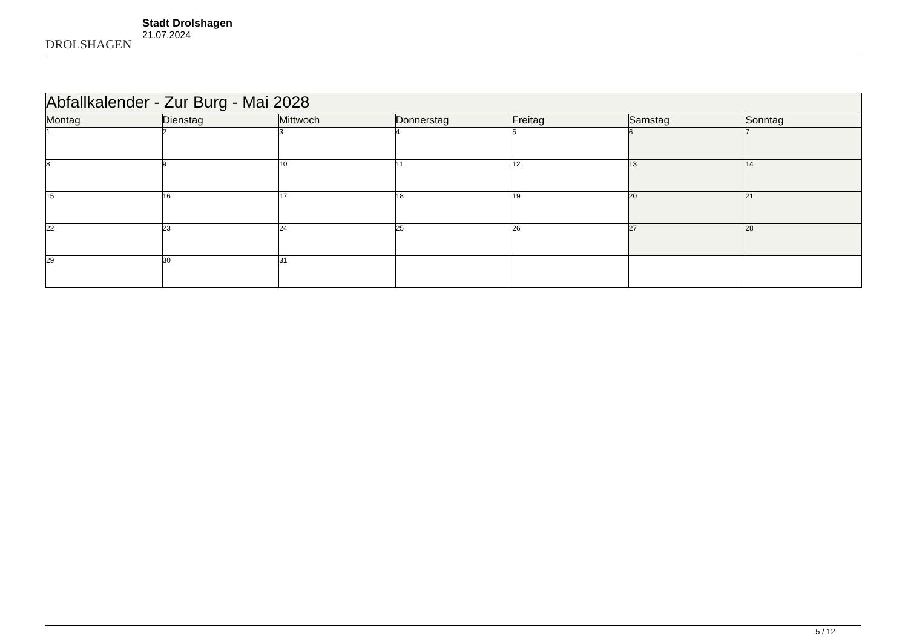DROLSHAGEN
Stadt Drolshagen
21.07.2024
| Abfallkalender - Zur Burg - Mai 2028 | | | | | | |
| Montag | Dienstag | Mittwoch | Donnerstag | Freitag | Samstag | Sonntag |
| 1 | 2 | 3 | 4 | 5 | 6 | 7 |
| 8 | 9 | 10 | 11 | 12 | 13 | 14 |
| 15 | 16 | 17 | 18 | 19 | 20 | 21 |
| 22 | 23 | 24 | 25 | 26 | 27 | 28 |
| 29 | 30 | 31 | | | | |
5 / 12